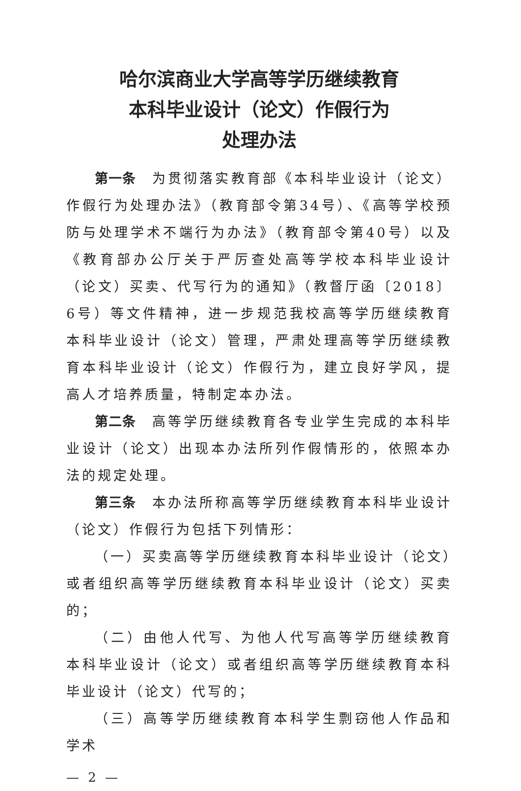哈尔滨商业大学高等学历继续教育
本科毕业设计（论文）作假行为
处理办法
第一条　为贯彻落实教育部《本科毕业设计（论文）作假行为处理办法》（教育部令第34号）、《高等学校预防与处理学术不端行为办法》（教育部令第40号）以及《教育部办公厅关于严厉查处高等学校本科毕业设计（论文）买卖、代写行为的通知》（教督厅函〔2018〕6号）等文件精神，进一步规范我校高等学历继续教育本科毕业设计（论文）管理，严肃处理高等学历继续教育本科毕业设计（论文）作假行为，建立良好学风，提高人才培养质量，特制定本办法。
第二条　高等学历继续教育各专业学生完成的本科毕业设计（论文）出现本办法所列作假情形的，依照本办法的规定处理。
第三条　本办法所称高等学历继续教育本科毕业设计（论文）作假行为包括下列情形：
（一）买卖高等学历继续教育本科毕业设计（论文）或者组织高等学历继续教育本科毕业设计（论文）买卖的；
（二）由他人代写、为他人代写高等学历继续教育本科毕业设计（论文）或者组织高等学历继续教育本科毕业设计（论文）代写的；
（三）高等学历继续教育本科学生剽窃他人作品和学术
— 2 —